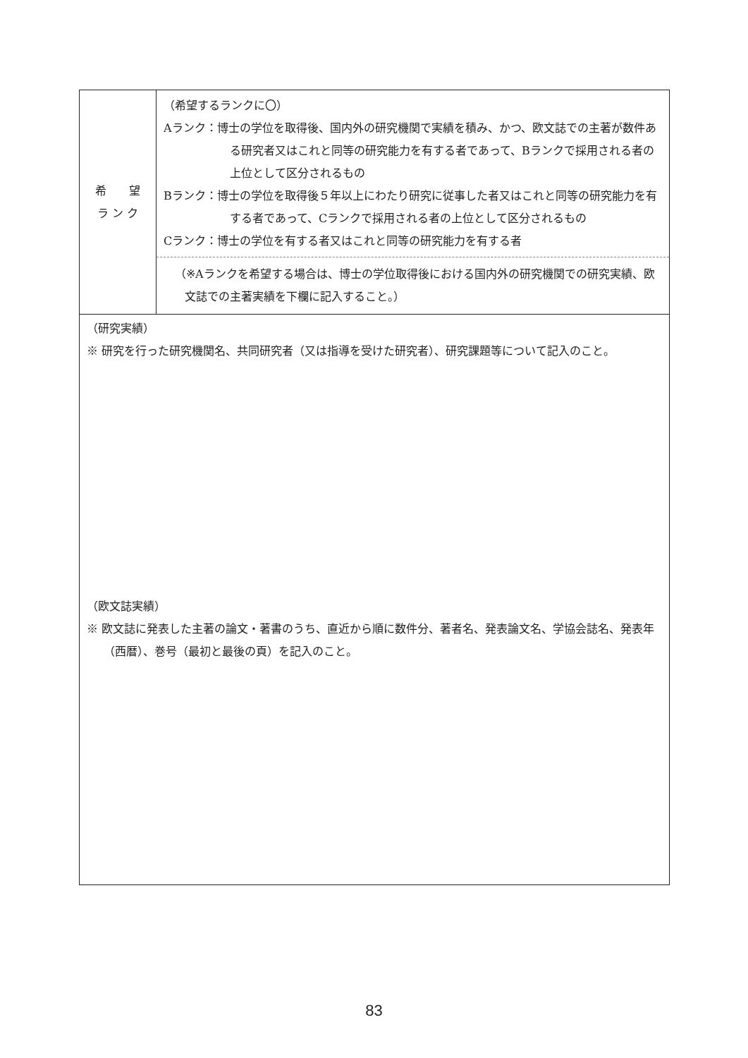| 希 望 ラ ン ク | （希望するランクに〇） Aランク：博士の学位を取得後、国内外の研究機関で実績を積み、かつ、欧文誌での主著が数件ある研究者又はこれと同等の研究能力を有する者であって、Bランクで採用される者の上位として区分されるもの Bランク：博士の学位を取得後５年以上にわたり研究に従事した者又はこれと同等の研究能力を有する者であって、Cランクで採用される者の上位として区分されるもの Cランク：博士の学位を有する者又はこれと同等の研究能力を有する者 （※Aランクを希望する場合は、博士の学位取得後における国内外の研究機関での研究実績、欧文誌での主著実績を下欄に記入すること。） |
| （研究実績） ※ 研究を行った研究機関名、共同研究者（又は指導を受けた研究者）、研究課題等について記入のこと。 （欧文誌実績） ※ 欧文誌に発表した主著の論文・著書のうち、直近から順に数件分、著者名、発表論文名、学協会誌名、発表年（西暦）、巻号（最初と最後の頁）を記入のこと。 | |
83